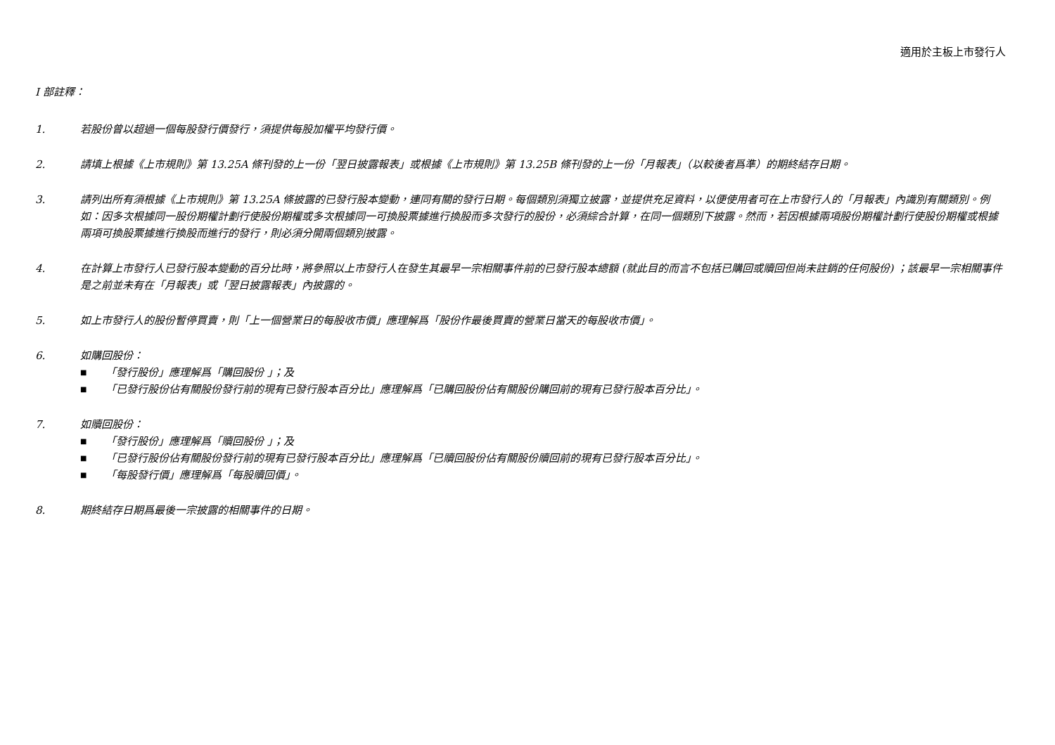適用於主板上市發行人
I 部註釋：
1. 若股份曾以超過一個每股發行價發行，須提供每股加權平均發行價。
2. 請填上根據《上市規則》第 13.25A 條刊發的上一份「翌日披露報表」或根據《上市規則》第 13.25B 條刊發的上一份「月報表」（以較後者爲準）的期終結存日期。
3. 請列出所有須根據《上市規則》第 13.25A 條披露的已發行股本變動，連同有關的發行日期。每個類別須獨立披露，並提供充足資料，以便使用者可在上市發行人的「月報表」內識別有關類別。例如：因多次根據同一股份期權計劃行使股份期權或多次根據同一可換股票據進行換股而多次發行的股份，必須綜合計算，在同一個類別下披露。然而，若因根據兩項股份期權計劃行使股份期權或根據兩項可換股票據進行換股而進行的發行，則必須分開兩個類別披露。
4. 在計算上市發行人已發行股本變動的百分比時，將參照以上市發行人在發生其最早一宗相關事件前的已發行股本總額 (就此目的而言不包括已購回或贖回但尚未註銷的任何股份) ；該最早一宗相關事件是之前並未有在「月報表」或「翌日披露報表」內披露的。
5. 如上市發行人的股份暫停買賣，則「上一個營業日的每股收市價」應理解爲「股份作最後買賣的營業日當天的每股收市價」。
6. 如購回股份：
■ 「發行股份」應理解爲「購回股份 」；及
■ 「已發行股份佔有關股份發行前的現有已發行股本百分比」應理解爲「已購回股份佔有關股份購回前的現有已發行股本百分比」。
7. 如贖回股份：
■ 「發行股份」應理解爲「贖回股份 」；及
■ 「已發行股份佔有關股份發行前的現有已發行股本百分比」應理解爲「已贖回股份佔有關股份贖回前的現有已發行股本百分比」。
■ 「每股發行價」應理解爲「每股贖回價」。
8. 期終結存日期爲最後一宗披露的相關事件的日期。